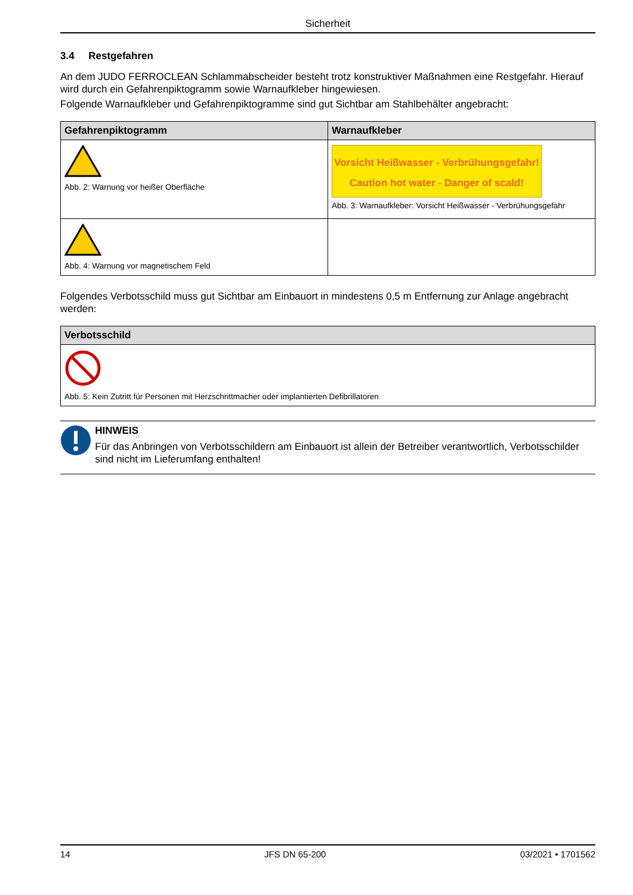Sicherheit
3.4 Restgefahren
An dem JUDO FERROCLEAN Schlammabscheider besteht trotz konstruktiver Maßnahmen eine Restgefahr. Hierauf wird durch ein Gefahrenpiktogramm sowie Warnaufkleber hingewiesen.
Folgende Warnaufkleber und Gefahrenpiktogramme sind gut Sichtbar am Stahlbehälter angebracht:
| Gefahrenpiktogramm | Warnaufkleber |
| --- | --- |
| Abb. 2: Warnung vor heißer Oberfläche | Vorsicht Heißwasser - Verbrühungsgefahr! Caution hot water - Danger of scald! Abb. 3: Warnaufkleber: Vorsicht Heißwasser - Verbrühungsgefahr |
| Abb. 4: Warnung vor magnetischem Feld | |
Folgendes Verbotsschild muss gut Sichtbar am Einbauort in mindestens 0,5 m Entfernung zur Anlage angebracht werden:
| Verbotsschild |
| --- |
| Abb. 5: Kein Zutritt für Personen mit Herzschrittmacher oder implantierten Defibrillatoren |
HINWEIS
Für das Anbringen von Verbotsschildern am Einbauort ist allein der Betreiber verantwortlich, Verbotsschilder sind nicht im Lieferumfang enthalten!
14 JFS DN 65-200 03/2021 • 1701562